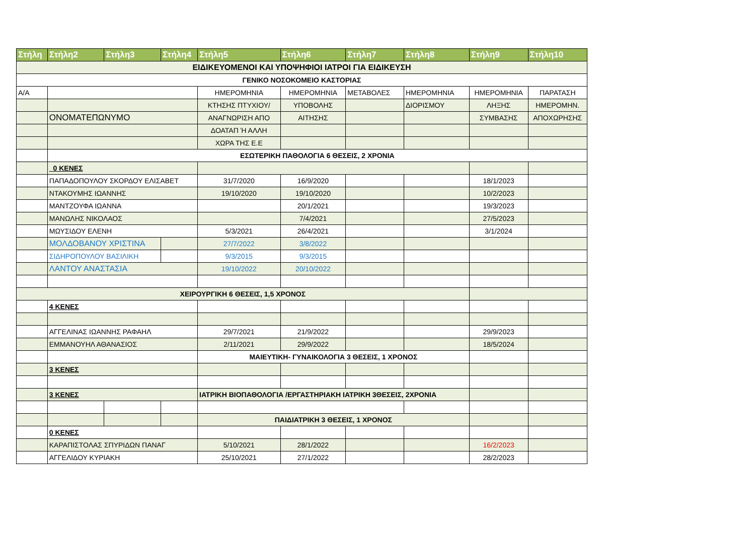| Στήλη | Στήλη2 | Στήλη3 | Στήλη4 | Στήλη5 | Στήλη6 | Στήλη7 | Στήλη8 | Στήλη9 | Στήλη10 |
| --- | --- | --- | --- | --- | --- | --- | --- | --- | --- |
| ΕΙΔΙΚΕΥΟΜΕΝΟΙ ΚΑΙ ΥΠΟΨΗΦΙΟΙ ΙΑΤΡΟΙ ΓΙΑ ΕΙΔΙΚΕΥΣΗ | | | | | | | | | |
| ΓΕΝΙΚΟ ΝΟΣΟΚΟΜΕΙΟ ΚΑΣΤΟΡΙΑΣ | | | | | | | | | |
| Α/Α | | | | ΗΜΕΡΟΜΗΝΙΑ | ΗΜΕΡΟΜΗΝΙΑ | ΜΕΤΑΒΟΛΕΣ | ΗΜΕΡΟΜΗΝΙΑ | ΗΜΕΡΟΜΗΝΙΑ | ΠΑΡΑΤΑΣΗ |
| | | | | ΚΤΗΣΗΣ ΠΤΥΧΙΟΥ/ | ΥΠΟΒΟΛΗΣ | | ΔΙΟΡΙΣΜΟΥ | ΛΗΞΗΣ | ΗΜΕΡΟΜΗΝ. |
| | ΟΝΟΜΑΤΕΠΩΝΥΜΟ | | | ΑΝΑΓΝΩΡΙΣΗ ΑΠΟ | ΑΙΤΗΣΗΣ | | | ΣΥΜΒΑΣΗΣ | ΑΠΟΧΩΡΗΣΗΣ |
| | | | | ΔΟΑΤΑΠ Ή ΑΛΛΗ | | | | | |
| | | | | ΧΩΡΑ ΤΗΣ Ε.Ε | | | | | |
| | ΕΣΩΤΕΡΙΚΗ ΠΑΘΟΛΟΓΙΑ 6 ΘΕΣΕΙΣ, 2 ΧΡΟΝΙΑ | | | | | | | | |
| | 0 ΚΕΝΕΣ | | | | | | | | |
| | ΠΑΠΑΔΟΠΟΥΛΟΥ ΣΚΟΡΔΟΥ ΕΛΙΣΑΒΕΤ | | | 31/7/2020 | 16/9/2020 | | | 18/1/2023 | |
| | ΝΤΑΚΟΥΜΗΣ ΙΩΑΝΝΗΣ | | | 19/10/2020 | 19/10/2020 | | | 10/2/2023 | |
| | ΜΑΝΤΖΟΥΦΑ ΙΩΑΝΝΑ | | | | 20/1/2021 | | | 19/3/2023 | |
| | ΜΑΝΩΛΗΣ ΝΙΚΟΛΑΟΣ | | | | 7/4/2021 | | | 27/5/2023 | |
| | ΜΩΥΣΙΔΟΥ ΕΛΕΝΗ | | | 5/3/2021 | 26/4/2021 | | | 3/1/2024 | |
| | ΜΟΛΔΟΒΑΝΟΥ ΧΡΙΣΤΙΝΑ | | | 27/7/2022 | 3/8/2022 | | | | |
| | ΣΙΔΗΡΟΠΟΥΛΟΥ ΒΑΣΙΛΙΚΗ | | | 9/3/2015 | 9/3/2015 | | | | |
| | ΛΑΝΤΟΥ ΑΝΑΣΤΑΣΙΑ | | | 19/10/2022 | 20/10/2022 | | | | |
| ΧΕΙΡΟΥΡΓΙΚΗ 6 ΘΕΣΕΙΣ, 1,5 ΧΡΟΝΟΣ | | | | | | | | | |
| | 4 ΚΕΝΕΣ | | | | | | | | |
| | ΑΓΓΕΛΙΝΑΣ ΙΩΑΝΝΗΣ ΡΑΦΑΗΛ | | | 29/7/2021 | 21/9/2022 | | | 29/9/2023 | |
| | ΕΜΜΑΝΟΥΗΛ ΑΘΑΝΑΣΙΟΣ | | | 2/11/2021 | 29/9/2022 | | | 18/5/2024 | |
| | | | | ΜΑΙΕΥΤΙΚΗ- ΓΥΝΑΙΚΟΛΟΓΙΑ 3 ΘΕΣΕΙΣ, 1 ΧΡΟΝΟΣ | | | | | |
| | 3 ΚΕΝΕΣ | | | | | | | | |
| | 3 ΚΕΝΕΣ | | | ΙΑΤΡΙΚΗ ΒΙΟΠΑΘΟΛΟΓΙΑ /ΕΡΓΑΣΤΗΡΙΑΚΗ ΙΑΤΡΙΚΗ 3ΘΕΣΕΙΣ, 2ΧΡΟΝΙΑ | | | | | |
| | | | | ΠΑΙΔΙΑΤΡΙΚΗ 3 ΘΕΣΕΙΣ, 1 ΧΡΟΝΟΣ | | | | | |
| | 0 ΚΕΝΕΣ | | | | | | | | |
| | ΚΑΡΑΠΙΣΤΟΛΑΣ ΣΠΥΡΙΔΩΝ ΠΑΝΑΓ | | | 5/10/2021 | 28/1/2022 | | | 16/2/2023 | |
| | ΑΓΓΕΛΙΔΟΥ ΚΥΡΙΑΚΗ | | | 25/10/2021 | 27/1/2022 | | | 28/2/2023 | |